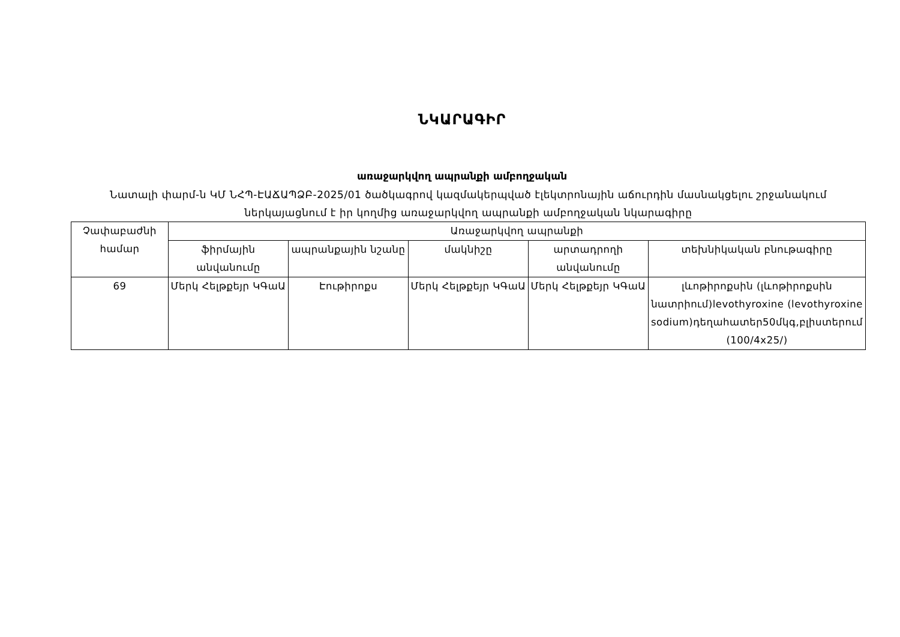ՆԿԱՐԱԳԻՐ
առաջարկվող ապրանքի ամբողջական
Նատալի փարմ-ն ԿՄ ՆՀՊ-ԷԱՃԱՊՁԲ-2025/01 ծածկագրով կազմակերպված էլեկտրոնային աճուրդին մասնակցելու շրջանակում ներկայացնում է իր կողմից առաջարկվող ապրանքի ամբողջական նկարագիրը
| Չափաբաժնի համար | Առաջարկվող ապրանքի | | | | |
| --- | --- | --- | --- | --- | --- |
| | ֆիրմային անվանումը | ապրանքային նշանը | մակնիշը | արտադրողի անվանումը | տեխնիկական բնութագիրը |
| 69 | Մերկ Հելթքեյր ԿԳաԱ | Էութիրոքս | Մերկ Հելթքեյր ԿԳաԱ | Մերկ Հելթքեյր ԿԳաԱ | լևոթիրոքսին (լևոթիրոքսին նատրիում)levothyroxine (levothyroxine sodium)դեղահատեր50մկգ,բլիստերում (100/4x25/) |